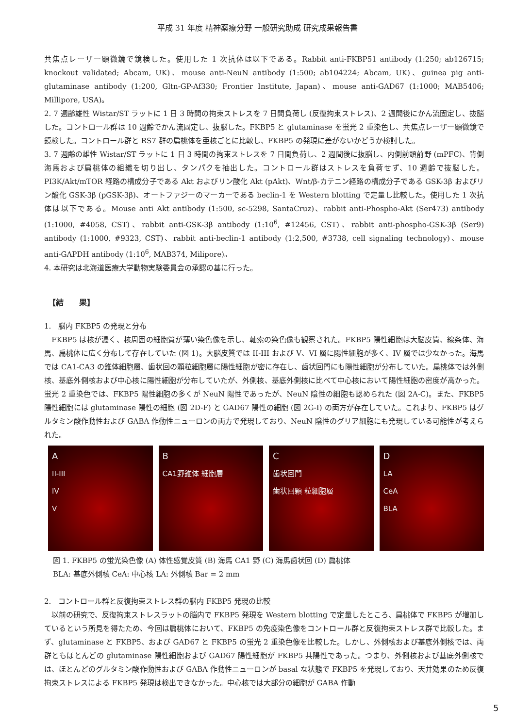平成 31 年度 精神薬療分野 一般研究助成 研究成果報告書
共焦点レーザー顕微鏡で鏡検した。使用した 1 次抗体は以下である。Rabbit anti-FKBP51 antibody (1:250; ab126715; knockout validated; Abcam, UK)、mouse anti-NeuN antibody (1:500; ab104224; Abcam, UK)、guinea pig anti-glutaminase antibody (1:200, Gltn-GP-Af330; Frontier Institute, Japan)、mouse anti-GAD67 (1:1000; MAB5406; Millipore, USA)。
2. 7 週齢雄性 Wistar/ST ラットに 1 日 3 時間の拘束ストレスを 7 日間負荷し (反復拘束ストレス)、2 週間後にかん流固定し、抜脳した。コントロール群は 10 週齢でかん流固定し、抜脳した。FKBP5 と glutaminase を蛍光 2 重染色し、共焦点レーザー顕微鏡で鏡検した。コントロール群と RS7 群の扁桃体を亜核ごとに比較し、FKBP5 の発現に差がないかどうか検討した。
3. 7 週齢の雄性 Wistar/ST ラットに 1 日 3 時間の拘束ストレスを 7 日間負荷し、2 週間後に抜脳し、内側前頭前野 (mPFC)、背側海馬および扁桃体の組織を切り出し、タンパクを抽出した。コントロール群はストレスを負荷せず、10 週齢で抜脳した。PI3K/Akt/mTOR 経路の構成分子である Akt およびリン酸化 Akt (pAkt)、Wnt/β-カテニン経路の構成分子である GSK-3β およびリン酸化 GSK-3β (pGSK-3β)、オートファジーのマーカーである beclin-1 を Western blotting で定量し比較した。使用した 1 次抗体は以下である。Mouse anti Akt antibody (1:500, sc-5298, SantaCruz)、rabbit anti-Phospho-Akt (Ser473) antibody (1:1000, #4058, CST)、rabbit anti-GSK-3β antibody (1:10<sup>6</sup>, #12456, CST)、rabbit anti-phospho-GSK-3β (Ser9) antibody (1:1000, #9323, CST)、rabbit anti-beclin-1 antibody (1:2,500, #3738, cell signaling technology)、mouse anti-GAPDH antibody (1:10<sup>6</sup>, MAB374, Milipore)。
4. 本研究は北海道医療大学動物実験委員会の承認の基に行った。
【結　　果】
1.　脳内 FKBP5 の発現と分布
　FKBP5 は核が濃く、核周囲の細胞質が薄い染色像を示し、軸索の染色像も観察された。FKBP5 陽性細胞は大脳皮質、線条体、海馬、扁桃体に広く分布して存在していた (図 1)。大脳皮質では II-III および V、VI 層に陽性細胞が多く、IV 層では少なかった。海馬では CA1-CA3 の錐体細胞層、歯状回の顆粒細胞層に陽性細胞が密に存在し、歯状回門にも陽性細胞が分布していた。扁桃体では外側核、基底外側核および中心核に陽性細胞が分布していたが、外側核、基底外側核に比べて中心核において陽性細胞の密度が高かった。蛍光 2 重染色では、FKBP5 陽性細胞の多くが NeuN 陽性であったが、NeuN 陰性の細胞も認められた (図 2A-C)。また、FKBP5 陽性細胞には glutaminase 陽性の細胞 (図 2D-F) と GAD67 陽性の細胞 (図 2G-I) の両方が存在していた。これより、FKBP5 はグルタミン酸作動性および GABA 作動性ニューロンの両方で発現しており、NeuN 陰性のグリア細胞にも発現している可能性が考えられた。
A
II-III
IV
V
B
CA1野錐体 細胞層
C
歯状回門
歯状回顆 粒細胞層
D
LA
CeA
BLA
図 1. FKBP5 の蛍光染色像 (A) 体性感覚皮質 (B) 海馬 CA1 野 (C) 海馬歯状回 (D) 扁桃体
BLA: 基底外側核 CeA: 中心核 LA: 外側核 Bar = 2 mm
2.　コントロール群と反復拘束ストレス群の脳内 FKBP5 発現の比較
　以前の研究で、反復拘束ストレスラットの脳内で FKBP5 発現を Western blotting で定量したところ、扁桃体で FKBP5 が増加しているという所見を得たため、今回は扁桃体において、FKBP5 の免疫染色像をコントロール群と反復拘束ストレス群で比較した。まず、glutaminase と FKBP5、および GAD67 と FKBP5 の蛍光 2 重染色像を比較した。しかし、外側核および基底外側核では、両群ともほとんどの glutaminase 陽性細胞および GAD67 陽性細胞が FKBP5 共陽性であった。つまり、外側核および基底外側核では、ほとんどのグルタミン酸作動性および GABA 作動性ニューロンが basal な状態で FKBP5 を発現しており、天井効果のため反復拘束ストレスによる FKBP5 発現は検出できなかった。中心核では大部分の細胞が GABA 作動
5